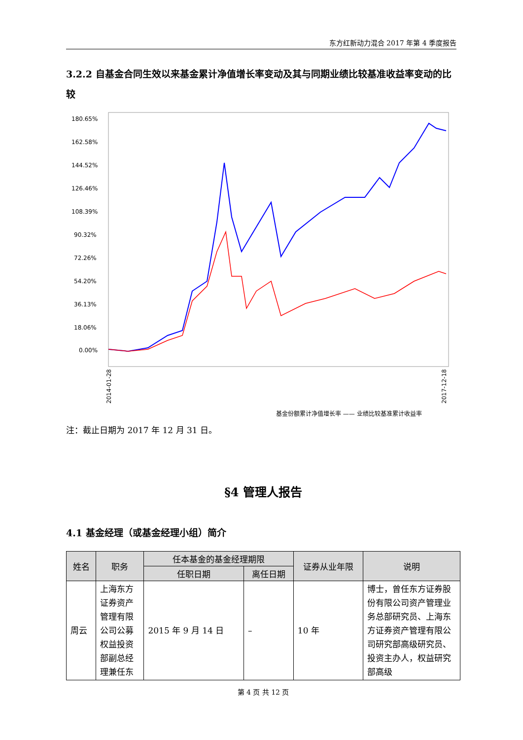东方红新动力混合 2017 年第 4 季度报告
3.2.2 自基金合同生效以来基金累计净值增长率变动及其与同期业绩比较基准收益率变动的比较
180.65%
162.58%
144.52%
126.46%
108.39%
90.32%
72.26%
54.20%
36.13%
18.06%
0.00%
基金份额累计净值增长率 —— 业绩比较基准累计收益率
2014-01-28
2017-12-18
注：截止日期为 2017 年 12 月 31 日。
§4 管理人报告
4.1 基金经理（或基金经理小组）简介
| 姓名 | 职务 | 任本基金的基金经理期限 | | 证券从业年限 | 说明 |
| --- | --- | --- | --- | --- | --- |
| | | 任职日期 | 离任日期 | | |
| 周云 | 上海东方证券资产管理有限公司公募权益投资部副总经理兼任东 | 2015 年 9 月 14 日 | – | 10 年 | 博士，曾任东方证券股份有限公司资产管理业务总部研究员、上海东方证券资产管理有限公司研究部高级研究员、投资主办人，权益研究部高级 |
第 4 页 共 12 页